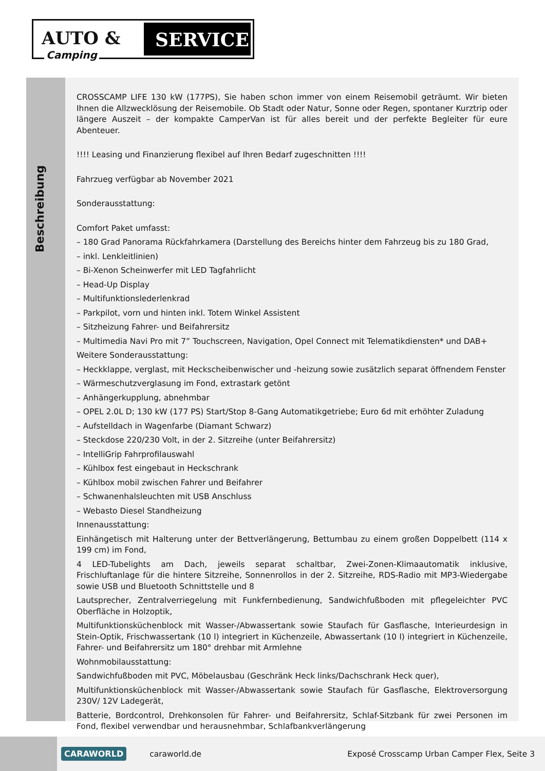AUTO & SERVICE
Camping
Beschreibung
CROSSCAMP LIFE 130 kW (177PS), Sie haben schon immer von einem Reisemobil geträumt. Wir bieten Ihnen die Allzwecklösung der Reisemobile. Ob Stadt oder Natur, Sonne oder Regen, spontaner Kurztrip oder längere Auszeit – der kompakte CamperVan ist für alles bereit und der perfekte Begleiter für eure Abenteuer.
!!!! Leasing und Finanzierung flexibel auf Ihren Bedarf zugeschnitten !!!!
Fahrzueg verfügbar ab November 2021
Sonderausstattung:
Comfort Paket umfasst:
– 180 Grad Panorama Rückfahrkamera (Darstellung des Bereichs hinter dem Fahrzeug bis zu 180 Grad,
– inkl. Lenkleitlinien)
– Bi-Xenon Scheinwerfer mit LED Tagfahrlicht
– Head-Up Display
– Multifunktionslederlenkrad
– Parkpilot, vorn und hinten inkl. Totem Winkel Assistent
– Sitzheizung Fahrer- und Beifahrersitz
– Multimedia Navi Pro mit 7” Touchscreen, Navigation, Opel Connect mit Telematikdiensten* und DAB+
Weitere Sonderausstattung:
– Heckklappe, verglast, mit Heckscheibenwischer und -heizung sowie zusätzlich separat öffnendem Fenster
– Wärmeschutzverglasung im Fond, extrastark getönt
– Anhängerkupplung, abnehmbar
– OPEL 2.0L D; 130 kW (177 PS) Start/Stop 8-Gang Automatikgetriebe; Euro 6d mit erhöhter Zuladung
– Aufstelldach in Wagenfarbe (Diamant Schwarz)
– Steckdose 220/230 Volt, in der 2. Sitzreihe (unter Beifahrersitz)
– IntelliGrip Fahrprofilauswahl
– Kühlbox fest eingebaut in Heckschrank
– Kühlbox mobil zwischen Fahrer und Beifahrer
– Schwanenhalsleuchten mit USB Anschluss
– Webasto Diesel Standheizung
Innenausstattung:
Einhängetisch mit Halterung unter der Bettverlängerung, Bettumbau zu einem großen Doppelbett (114 x 199 cm) im Fond,
4 LED-Tubelights am Dach, jeweils separat schaltbar, Zwei-Zonen-Klimaautomatik inklusive, Frischluftanlage für die hintere Sitzreihe, Sonnenrollos in der 2. Sitzreihe, RDS-Radio mit MP3-Wiedergabe sowie USB und Bluetooth Schnittstelle und 8
Lautsprecher, Zentralverriegelung mit Funkfernbedienung, Sandwichfußboden mit pflegeleichter PVC Oberfläche in Holzoptik,
Multifunktionsküchenblock mit Wasser-/Abwassertank sowie Staufach für Gasflasche, Interieurdesign in Stein-Optik, Frischwassertank (10 l) integriert in Küchenzeile, Abwassertank (10 l) integriert in Küchenzeile, Fahrer- und Beifahrersitz um 180° drehbar mit Armlehne
Wohnmobilausstattung:
Sandwichfußboden mit PVC, Möbelausbau (Geschränk Heck links/Dachschrank Heck quer),
Multifunktionsküchenblock mit Wasser-/Abwassertank sowie Staufach für Gasflasche, Elektroversorgung 230V/ 12V Ladegerät,
Batterie, Bordcontrol, Drehkonsolen für Fahrer- und Beifahrersitz, Schlaf-Sitzbank für zwei Personen im Fond, flexibel verwendbar und herausnehmbar, Schlafbankverlängerung
CARAWORLD caraworld.de Exposé Crosscamp Urban Camper Flex, Seite 3